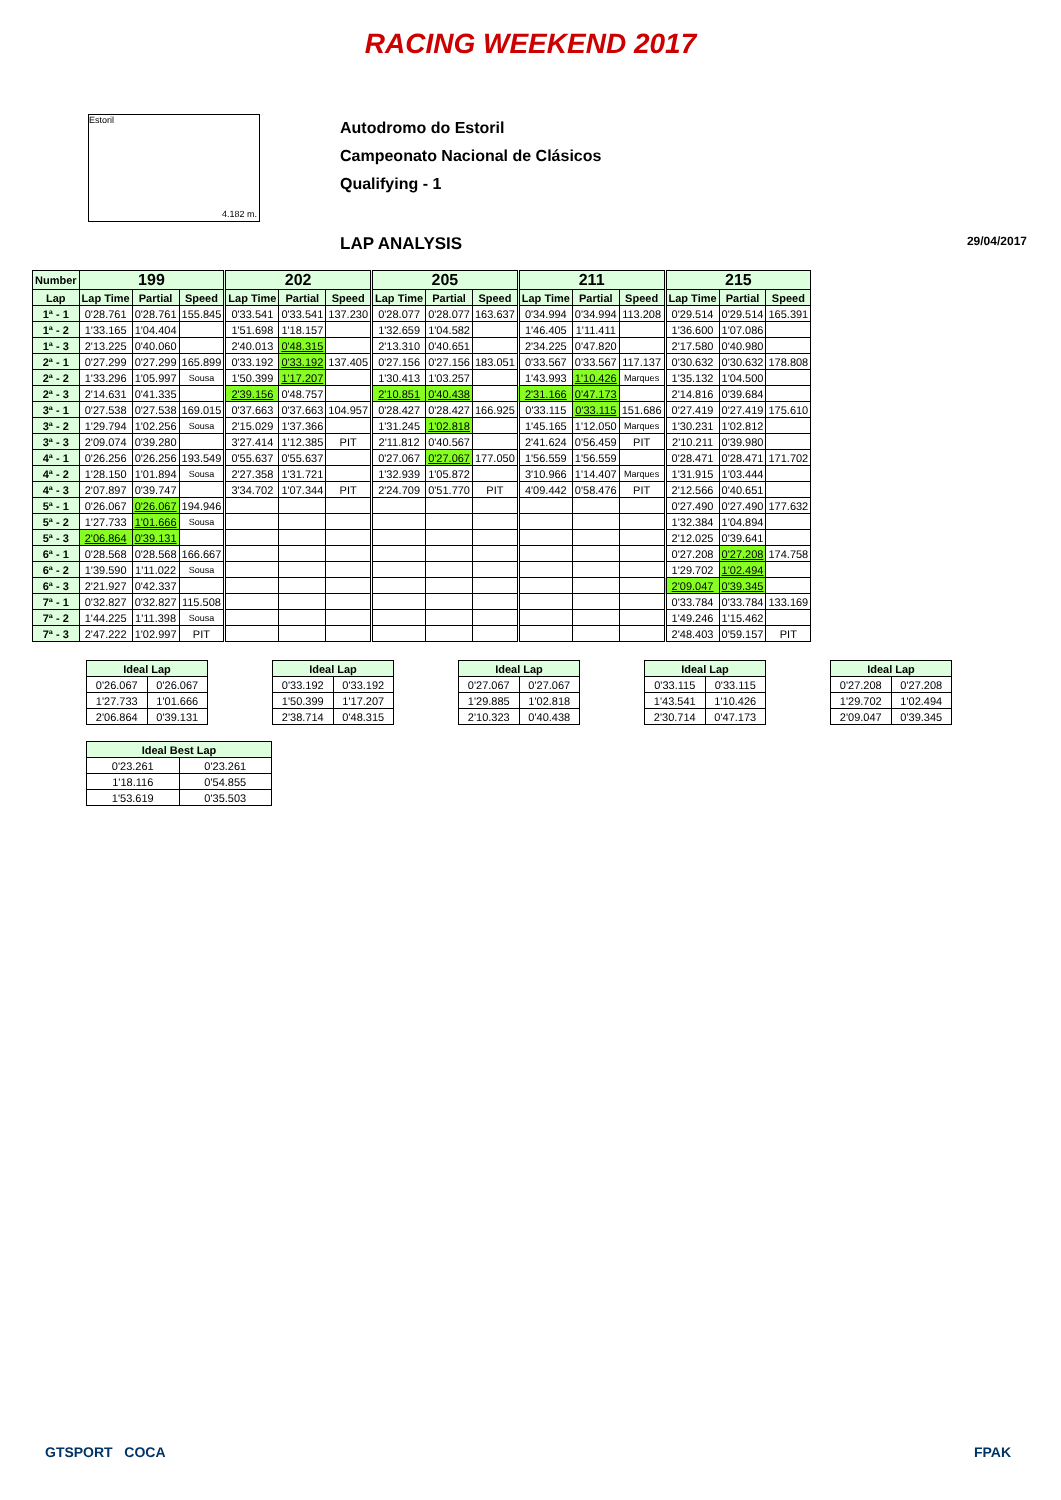RACING WEEKEND 2017
Estoril
4.182 m.
Autodromo do Estoril
Campeonato Nacional de Clásicos
Qualifying - 1
LAP ANALYSIS 29/04/2017
| Number | 199 | | | 202 | | | 205 | | | 211 | | | 215 | | |
| --- | --- | --- | --- | --- | --- | --- | --- | --- | --- | --- | --- | --- | --- | --- | --- |
| Lap | Lap Time | Partial | Speed | Lap Time | Partial | Speed | Lap Time | Partial | Speed | Lap Time | Partial | Speed | Lap Time | Partial | Speed |
| 1ª - 1 | 0'28.761 | 0'28.761 | 155.845 | 0'33.541 | 0'33.541 | 137.230 | 0'28.077 | 0'28.077 | 163.637 | 0'34.994 | 0'34.994 | 113.208 | 0'29.514 | 0'29.514 | 165.391 |
| 1ª - 2 | 1'33.165 | 1'04.404 | | 1'51.698 | 1'18.157 | | 1'32.659 | 1'04.582 | | 1'46.405 | 1'11.411 | | 1'36.600 | 1'07.086 | |
| 1ª - 3 | 2'13.225 | 0'40.060 | | 2'40.013 | 0'48.315 | | 2'13.310 | 0'40.651 | | 2'34.225 | 0'47.820 | | 2'17.580 | 0'40.980 | |
| 2ª - 1 | 0'27.299 | 0'27.299 | 165.899 | 0'33.192 | 0'33.192 | 137.405 | 0'27.156 | 0'27.156 | 183.051 | 0'33.567 | 0'33.567 | 117.137 | 0'30.632 | 0'30.632 | 178.808 |
| 2ª - 2 | 1'33.296 | 1'05.997 | Sousa | 1'50.399 | 1'17.207 | | 1'30.413 | 1'03.257 | | 1'43.993 | 1'10.426 | Marques | 1'35.132 | 1'04.500 | |
| 2ª - 3 | 2'14.631 | 0'41.335 | | 2'39.156 | 0'48.757 | | 2'10.851 | 0'40.438 | | 2'31.166 | 0'47.173 | | 2'14.816 | 0'39.684 | |
| 3ª - 1 | 0'27.538 | 0'27.538 | 169.015 | 0'37.663 | 0'37.663 | 104.957 | 0'28.427 | 0'28.427 | 166.925 | 0'33.115 | 0'33.115 | 151.686 | 0'27.419 | 0'27.419 | 175.610 |
| 3ª - 2 | 1'29.794 | 1'02.256 | Sousa | 2'15.029 | 1'37.366 | | 1'31.245 | 1'02.818 | | 1'45.165 | 1'12.050 | Marques | 1'30.231 | 1'02.812 | |
| 3ª - 3 | 2'09.074 | 0'39.280 | | 3'27.414 | 1'12.385 | PIT | 2'11.812 | 0'40.567 | | 2'41.624 | 0'56.459 | PIT | 2'10.211 | 0'39.980 | |
| 4ª - 1 | 0'26.256 | 0'26.256 | 193.549 | 0'55.637 | 0'55.637 | | 0'27.067 | 0'27.067 | 177.050 | 1'56.559 | 1'56.559 | | 0'28.471 | 0'28.471 | 171.702 |
| 4ª - 2 | 1'28.150 | 1'01.894 | Sousa | 2'27.358 | 1'31.721 | | 1'32.939 | 1'05.872 | | 3'10.966 | 1'14.407 | Marques | 1'31.915 | 1'03.444 | |
| 4ª - 3 | 2'07.897 | 0'39.747 | | 3'34.702 | 1'07.344 | PIT | 2'24.709 | 0'51.770 | PIT | 4'09.442 | 0'58.476 | PIT | 2'12.566 | 0'40.651 | |
| 5ª - 1 | 0'26.067 | 0'26.067 | 194.946 | | | | | | | | | | 0'27.490 | 0'27.490 | 177.632 |
| 5ª - 2 | 1'27.733 | 1'01.666 | Sousa | | | | | | | | | | 1'32.384 | 1'04.894 | |
| 5ª - 3 | 2'06.864 | 0'39.131 | | | | | | | | | | | 2'12.025 | 0'39.641 | |
| 6ª - 1 | 0'28.568 | 0'28.568 | 166.667 | | | | | | | | | | 0'27.208 | 0'27.208 | 174.758 |
| 6ª - 2 | 1'39.590 | 1'11.022 | Sousa | | | | | | | | | | 1'29.702 | 1'02.494 | |
| 6ª - 3 | 2'21.927 | 0'42.337 | | | | | | | | | | | 2'09.047 | 0'39.345 | |
| 7ª - 1 | 0'32.827 | 0'32.827 | 115.508 | | | | | | | | | | 0'33.784 | 0'33.784 | 133.169 |
| 7ª - 2 | 1'44.225 | 1'11.398 | Sousa | | | | | | | | | | 1'49.246 | 1'15.462 | |
| 7ª - 3 | 2'47.222 | 1'02.997 | PIT | | | | | | | | | | 2'48.403 | 0'59.157 | PIT |
| Ideal Lap | |
| --- | --- |
| 0'26.067 | 0'26.067 |
| 1'27.733 | 1'01.666 |
| 2'06.864 | 0'39.131 |
| Ideal Lap | |
| --- | --- |
| 0'33.192 | 0'33.192 |
| 1'50.399 | 1'17.207 |
| 2'38.714 | 0'48.315 |
| Ideal Lap | |
| --- | --- |
| 0'27.067 | 0'27.067 |
| 1'29.885 | 1'02.818 |
| 2'10.323 | 0'40.438 |
| Ideal Lap | |
| --- | --- |
| 0'33.115 | 0'33.115 |
| 1'43.541 | 1'10.426 |
| 2'30.714 | 0'47.173 |
| Ideal Lap | |
| --- | --- |
| 0'27.208 | 0'27.208 |
| 1'29.702 | 1'02.494 |
| 2'09.047 | 0'39.345 |
| Ideal Best Lap | |
| --- | --- |
| 0'23.261 | 0'23.261 |
| 1'18.116 | 0'54.855 |
| 1'53.619 | 0'35.503 |
GTSPORT COCA FPAK